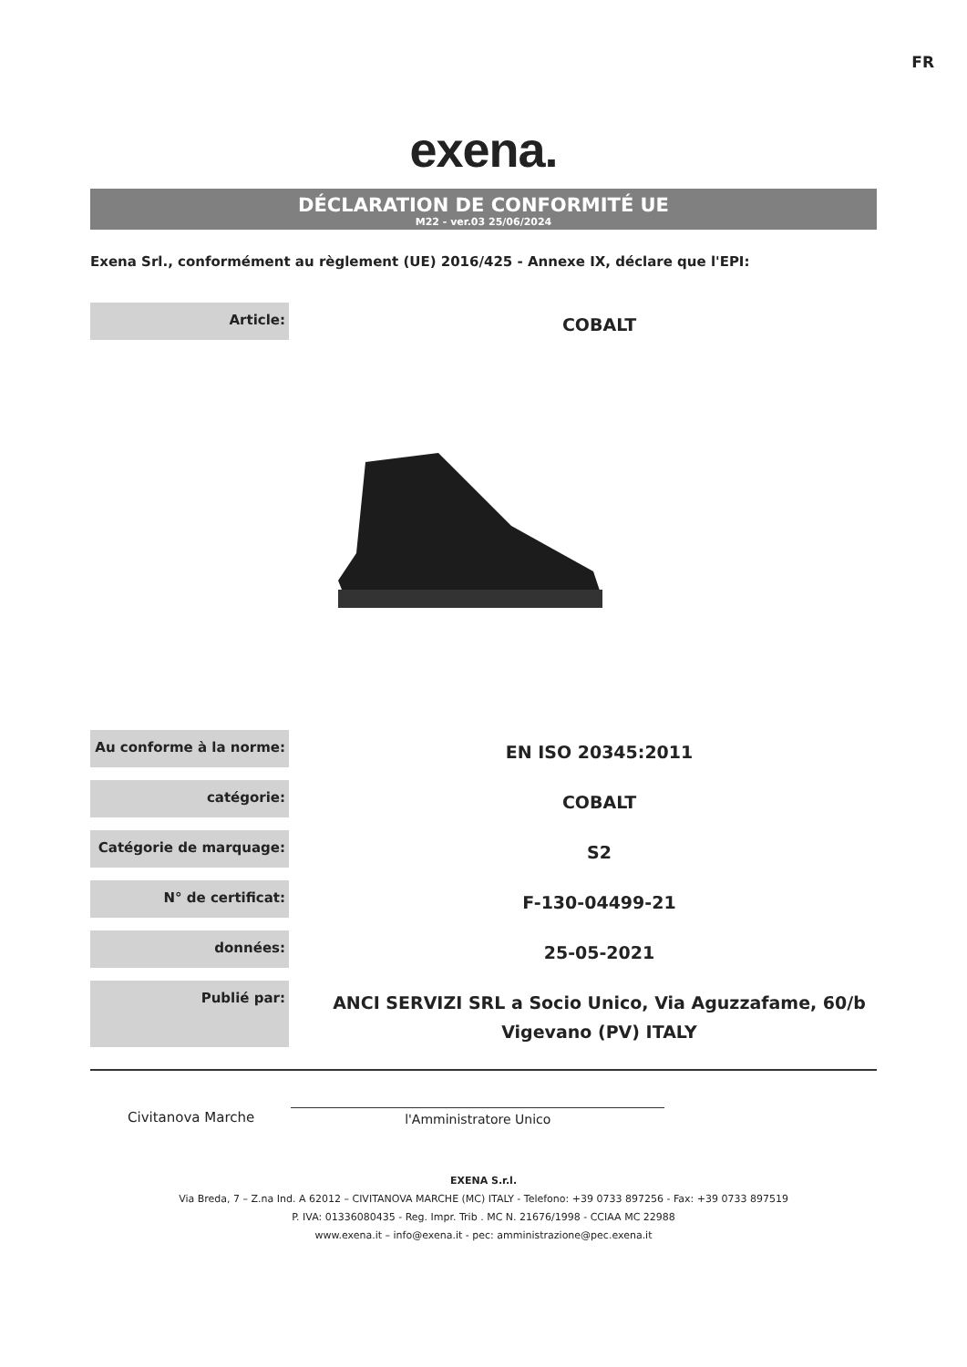FR
exena.
DÉCLARATION DE CONFORMITÉ UE
M22 - ver.03 25/06/2024
Exena Srl., conformément au règlement (UE) 2016/425 - Annexe IX, déclare que l'EPI:
| Article: | COBALT |
| Au conforme à la norme: | EN ISO 20345:2011 |
| catégorie: | COBALT |
| Catégorie de marquage: | S2 |
| N° de certificat: | F-130-04499-21 |
| données: | 25-05-2021 |
| Publié par: | ANCI SERVIZI SRL a Socio Unico, Via Aguzzafame, 60/b Vigevano (PV) ITALY |
Civitanova Marche
l'Amministratore Unico
EXENA S.r.l.
Via Breda, 7 – Z.na Ind. A 62012 – CIVITANOVA MARCHE (MC) ITALY - Telefono: +39 0733 897256 - Fax: +39 0733 897519
P. IVA: 01336080435 - Reg. Impr. Trib . MC N. 21676/1998 - CCIAA MC 22988
www.exena.it – info@exena.it - pec: amministrazione@pec.exena.it